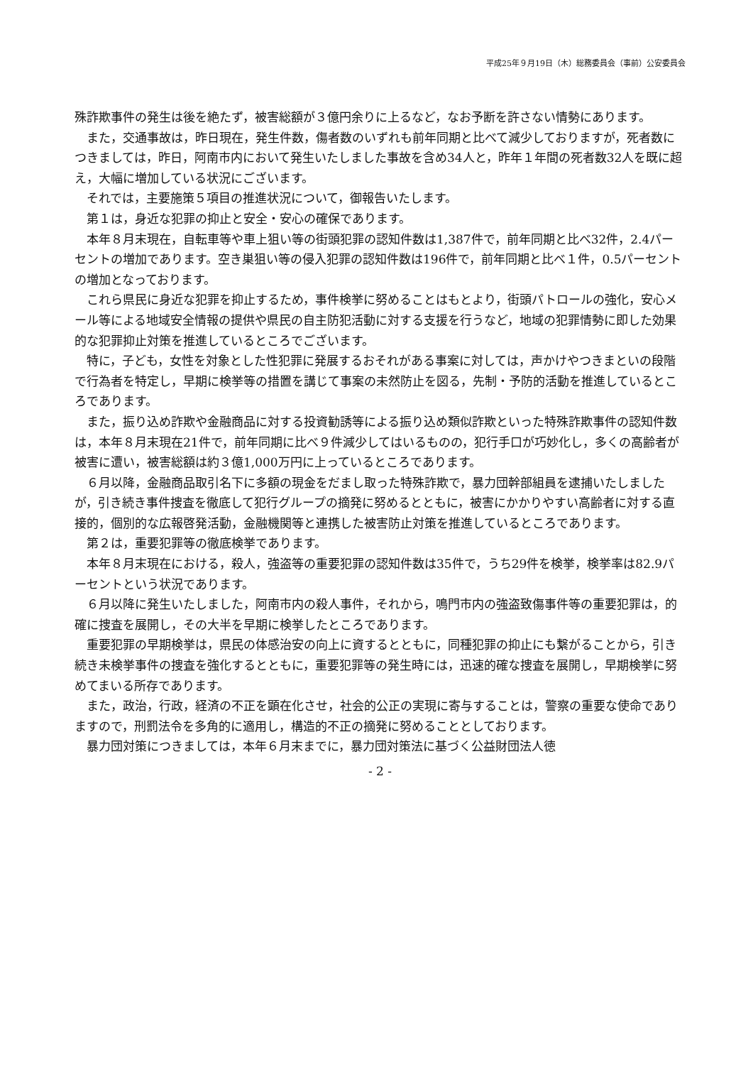平成25年９月19日（木）総務委員会（事前）公安委員会
殊詐欺事件の発生は後を絶たず，被害総額が３億円余りに上るなど，なお予断を許さない情勢にあります。
また，交通事故は，昨日現在，発生件数，傷者数のいずれも前年同期と比べて減少しておりますが，死者数につきましては，昨日，阿南市内において発生いたしました事故を含め34人と，昨年１年間の死者数32人を既に超え，大幅に増加している状況にございます。
それでは，主要施策５項目の推進状況について，御報告いたします。
第１は，身近な犯罪の抑止と安全・安心の確保であります。
本年８月末現在，自転車等や車上狙い等の街頭犯罪の認知件数は1,387件で，前年同期と比べ32件，2.4パーセントの増加であります。空き巣狙い等の侵入犯罪の認知件数は196件で，前年同期と比べ１件，0.5パーセントの増加となっております。
これら県民に身近な犯罪を抑止するため，事件検挙に努めることはもとより，街頭パトロールの強化，安心メール等による地域安全情報の提供や県民の自主防犯活動に対する支援を行うなど，地域の犯罪情勢に即した効果的な犯罪抑止対策を推進しているところでございます。
特に，子ども，女性を対象とした性犯罪に発展するおそれがある事案に対しては，声かけやつきまといの段階で行為者を特定し，早期に検挙等の措置を講じて事案の未然防止を図る，先制・予防的活動を推進しているところであります。
また，振り込め詐欺や金融商品に対する投資勧誘等による振り込め類似詐欺といった特殊詐欺事件の認知件数は，本年８月末現在21件で，前年同期に比べ９件減少してはいるものの，犯行手口が巧妙化し，多くの高齢者が被害に遭い，被害総額は約３億1,000万円に上っているところであります。
６月以降，金融商品取引名下に多額の現金をだまし取った特殊詐欺で，暴力団幹部組員を逮捕いたしましたが，引き続き事件捜査を徹底して犯行グループの摘発に努めるとともに，被害にかかりやすい高齢者に対する直接的，個別的な広報啓発活動，金融機関等と連携した被害防止対策を推進しているところであります。
第２は，重要犯罪等の徹底検挙であります。
本年８月末現在における，殺人，強盗等の重要犯罪の認知件数は35件で，うち29件を検挙，検挙率は82.9パーセントという状況であります。
６月以降に発生いたしました，阿南市内の殺人事件，それから，鳴門市内の強盗致傷事件等の重要犯罪は，的確に捜査を展開し，その大半を早期に検挙したところであります。
重要犯罪の早期検挙は，県民の体感治安の向上に資するとともに，同種犯罪の抑止にも繋がることから，引き続き未検挙事件の捜査を強化するとともに，重要犯罪等の発生時には，迅速的確な捜査を展開し，早期検挙に努めてまいる所存であります。
また，政治，行政，経済の不正を顕在化させ，社会的公正の実現に寄与することは，警察の重要な使命でありますので，刑罰法令を多角的に適用し，構造的不正の摘発に努めることとしております。
暴力団対策につきましては，本年６月末までに，暴力団対策法に基づく公益財団法人徳
- 2 -